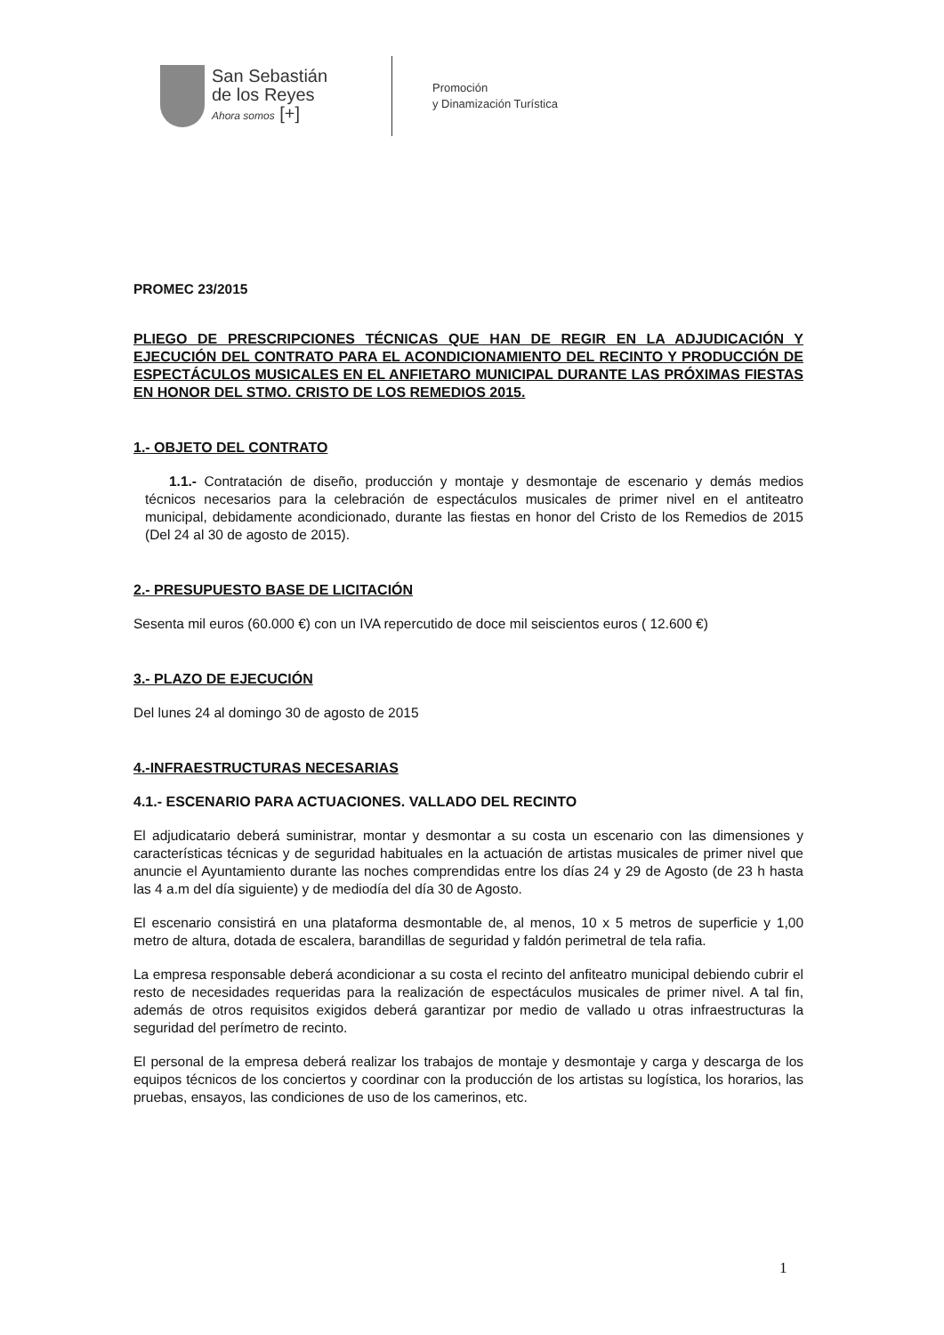San Sebastián
de los Reyes
Ahora somos [+]
Promoción
y Dinamización Turística
PROMEC 23/2015
PLIEGO DE PRESCRIPCIONES TÉCNICAS QUE HAN DE REGIR EN LA ADJUDICACIÓN Y EJECUCIÓN DEL CONTRATO PARA EL ACONDICIONAMIENTO DEL RECINTO Y PRODUCCIÓN DE ESPECTÁCULOS MUSICALES EN EL ANFIETARO MUNICIPAL DURANTE LAS PRÓXIMAS FIESTAS EN HONOR DEL STMO. CRISTO DE LOS REMEDIOS 2015.
1.- OBJETO DEL CONTRATO
1.1.- Contratación de diseño, producción y montaje y desmontaje de escenario y demás medios técnicos necesarios para la celebración de espectáculos musicales de primer nivel en el antiteatro municipal, debidamente acondicionado, durante las fiestas en honor del Cristo de los Remedios de 2015 (Del 24 al 30 de agosto de 2015).
2.- PRESUPUESTO BASE DE LICITACIÓN
Sesenta mil euros (60.000 €) con un IVA repercutido de doce mil seiscientos euros ( 12.600 €)
3.- PLAZO DE EJECUCIÓN
Del lunes 24 al domingo 30 de agosto de 2015
4.-INFRAESTRUCTURAS NECESARIAS
4.1.- ESCENARIO PARA ACTUACIONES. VALLADO DEL RECINTO
El adjudicatario deberá suministrar, montar y desmontar a su costa un escenario con las dimensiones y características técnicas y de seguridad habituales en la actuación de artistas musicales de primer nivel que anuncie el Ayuntamiento durante las noches comprendidas entre los días 24 y 29 de Agosto (de 23 h hasta las 4 a.m del día siguiente) y de mediodía del día 30 de Agosto.
El escenario consistirá en una plataforma desmontable de, al menos, 10 x 5 metros de superficie y 1,00 metro de altura, dotada de escalera, barandillas de seguridad y faldón perimetral de tela rafia.
La empresa responsable deberá acondicionar a su costa el recinto del anfiteatro municipal debiendo cubrir el resto de necesidades requeridas para la realización de espectáculos musicales de primer nivel. A tal fin, además de otros requisitos exigidos deberá garantizar por medio de vallado u otras infraestructuras la seguridad del perímetro de recinto.
El personal de la empresa deberá realizar los trabajos de montaje y desmontaje y carga y descarga de los equipos técnicos de los conciertos y coordinar con la producción de los artistas su logística, los horarios, las pruebas, ensayos, las condiciones de uso de los camerinos, etc.
1